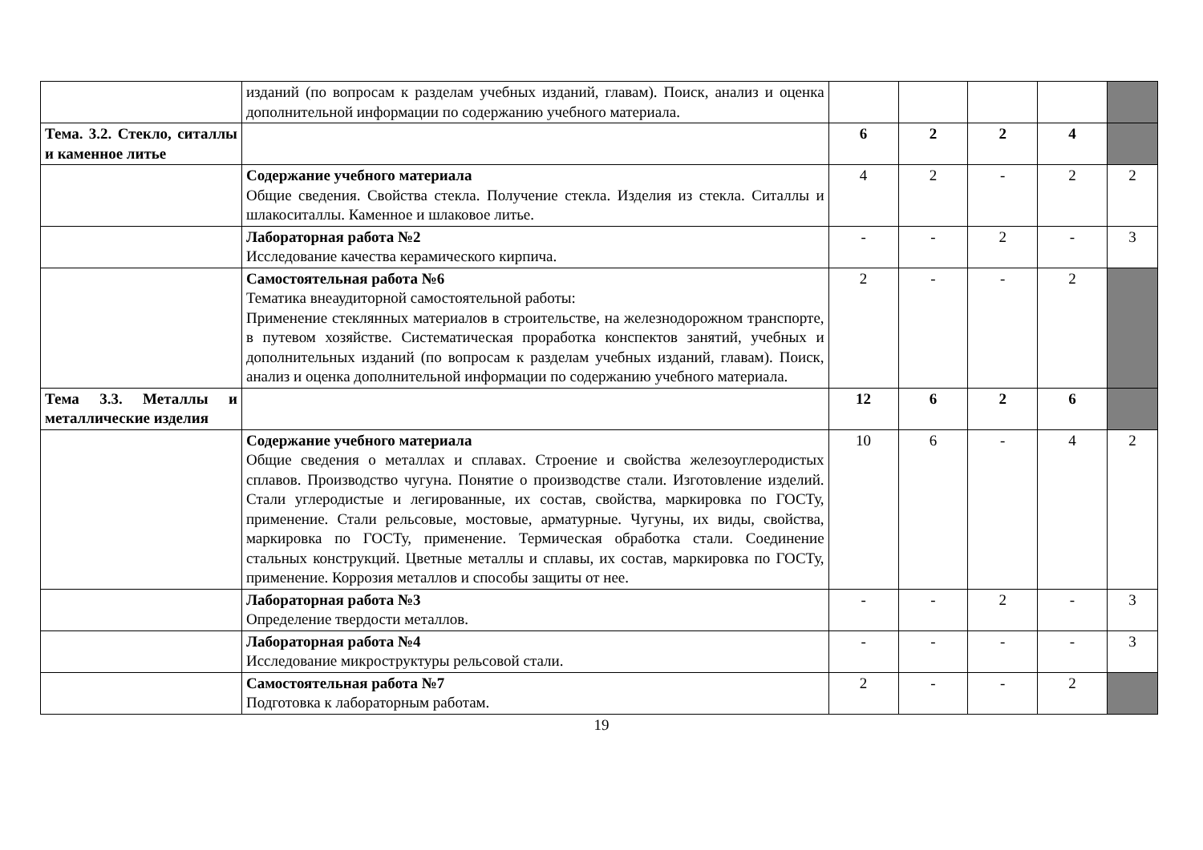| | изданий (по вопросам к разделам учебных изданий, главам). Поиск, анализ и оценка дополнительной информации по содержанию учебного материала. | | | | | |
| Тема. 3.2. Стекло, ситаллы и каменное литье | | 6 | 2 | 2 | 4 | |
| | Содержание учебного материала Общие сведения. Свойства стекла. Получение стекла. Изделия из стекла. Ситаллы и шлакоситаллы. Каменное и шлаковое литье. | 4 | 2 | - | 2 | 2 |
| | Лабораторная работа №2 Исследование качества керамического кирпича. | - | - | 2 | - | 3 |
| | Самостоятельная работа №6 Тематика внеаудиторной самостоятельной работы: Применение стеклянных материалов в строительстве, на железнодорожном транспорте, в путевом хозяйстве. Систематическая проработка конспектов занятий, учебных и дополнительных изданий (по вопросам к разделам учебных изданий, главам). Поиск, анализ и оценка дополнительной информации по содержанию учебного материала. | 2 | - | - | 2 | |
| Тема 3.3. Металлы и металлические изделия | | 12 | 6 | 2 | 6 | |
| | Содержание учебного материала Общие сведения о металлах и сплавах. Строение и свойства железоуглеродистых сплавов. Производство чугуна. Понятие о производстве стали. Изготовление изделий. Стали углеродистые и легированные, их состав, свойства, маркировка по ГОСТу, применение. Стали рельсовые, мостовые, арматурные. Чугуны, их виды, свойства, маркировка по ГОСТу, применение. Термическая обработка стали. Соединение стальных конструкций. Цветные металлы и сплавы, их состав, маркировка по ГОСТу, применение. Коррозия металлов и способы защиты от нее. | 10 | 6 | - | 4 | 2 |
| | Лабораторная работа №3 Определение твердости металлов. | - | - | 2 | - | 3 |
| | Лабораторная работа №4 Исследование микроструктуры рельсовой стали. | - | - | - | - | 3 |
| | Самостоятельная работа №7 Подготовка к лабораторным работам. | 2 | - | - | 2 | |
19